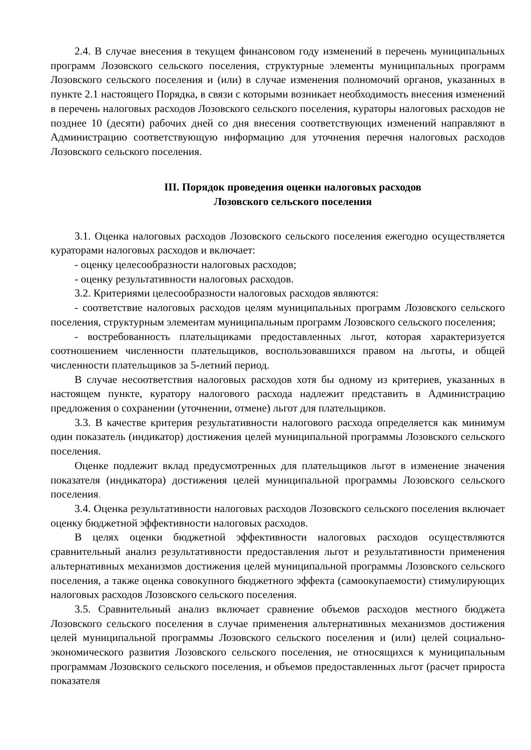2.4. В случае внесения в текущем финансовом году изменений в перечень муниципальных программ Лозовского сельского поселения, структурные элементы муниципальных программ Лозовского сельского поселения и (или) в случае изменения полномочий органов, указанных в пункте 2.1 настоящего Порядка, в связи с которыми возникает необходимость внесения изменений в перечень налоговых расходов Лозовского сельского поселения, кураторы налоговых расходов не позднее 10 (десяти) рабочих дней со дня внесения соответствующих изменений направляют в Администрацию соответствующую информацию для уточнения перечня налоговых расходов Лозовского сельского поселения.
III. Порядок проведения оценки налоговых расходов
Лозовского сельского поселения
3.1. Оценка налоговых расходов Лозовского сельского поселения ежегодно осуществляется кураторами налоговых расходов и включает:
- оценку целесообразности налоговых расходов;
- оценку результативности налоговых расходов.
3.2. Критериями целесообразности налоговых расходов являются:
- соответствие налоговых расходов целям муниципальных программ Лозовского сельского поселения, структурным элементам муниципальным программ Лозовского сельского поселения;
- востребованность плательщиками предоставленных льгот, которая характеризуется соотношением численности плательщиков, воспользовавшихся правом на льготы, и общей численности плательщиков за 5-летний период.
В случае несоответствия налоговых расходов хотя бы одному из критериев, указанных в настоящем пункте, куратору налогового расхода надлежит представить в Администрацию предложения о сохранении (уточнении, отмене) льгот для плательщиков.
3.3. В качестве критерия результативности налогового расхода определяется как минимум один показатель (индикатор) достижения целей муниципальной программы Лозовского сельского поселения.
Оценке подлежит вклад предусмотренных для плательщиков льгот в изменение значения показателя (индикатора) достижения целей муниципальной программы Лозовского сельского поселения.
3.4. Оценка результативности налоговых расходов Лозовского сельского поселения включает оценку бюджетной эффективности налоговых расходов.
В целях оценки бюджетной эффективности налоговых расходов осуществляются сравнительный анализ результативности предоставления льгот и результативности применения альтернативных механизмов достижения целей муниципальной программы Лозовского сельского поселения, а также оценка совокупного бюджетного эффекта (самоокупаемости) стимулирующих налоговых расходов Лозовского сельского поселения.
3.5. Сравнительный анализ включает сравнение объемов расходов местного бюджета Лозовского сельского поселения в случае применения альтернативных механизмов достижения целей муниципальной программы Лозовского сельского поселения и (или) целей социально-экономического развития Лозовского сельского поселения, не относящихся к муниципальным программам Лозовского сельского поселения, и объемов предоставленных льгот (расчет прироста показателя